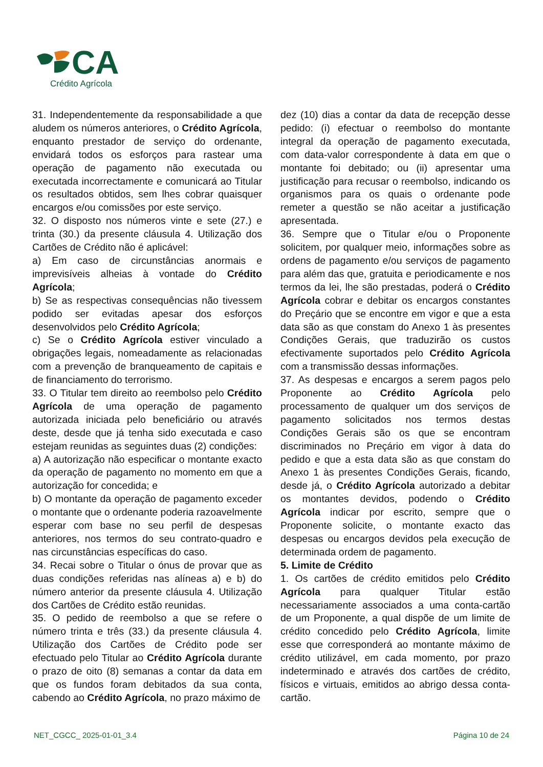CA
Crédito Agrícola
31. Independentemente da responsabilidade a que aludem os números anteriores, o Crédito Agrícola, enquanto prestador de serviço do ordenante, envidará todos os esforços para rastear uma operação de pagamento não executada ou executada incorrectamente e comunicará ao Titular os resultados obtidos, sem lhes cobrar quaisquer encargos e/ou comissões por este serviço.
32. O disposto nos números vinte e sete (27.) e trinta (30.) da presente cláusula 4. Utilização dos Cartões de Crédito não é aplicável:
a) Em caso de circunstâncias anormais e imprevisíveis alheias à vontade do Crédito Agrícola;
b) Se as respectivas consequências não tivessem podido ser evitadas apesar dos esforços desenvolvidos pelo Crédito Agrícola;
c) Se o Crédito Agrícola estiver vinculado a obrigações legais, nomeadamente as relacionadas com a prevenção de branqueamento de capitais e de financiamento do terrorismo.
33. O Titular tem direito ao reembolso pelo Crédito Agrícola de uma operação de pagamento autorizada iniciada pelo beneficiário ou através deste, desde que já tenha sido executada e caso estejam reunidas as seguintes duas (2) condições:
a) A autorização não especificar o montante exacto da operação de pagamento no momento em que a autorização for concedida; e
b) O montante da operação de pagamento exceder o montante que o ordenante poderia razoavelmente esperar com base no seu perfil de despesas anteriores, nos termos do seu contrato-quadro e nas circunstâncias específicas do caso.
34. Recai sobre o Titular o ónus de provar que as duas condições referidas nas alíneas a) e b) do número anterior da presente cláusula 4. Utilização dos Cartões de Crédito estão reunidas.
35. O pedido de reembolso a que se refere o número trinta e três (33.) da presente cláusula 4. Utilização dos Cartões de Crédito pode ser efectuado pelo Titular ao Crédito Agrícola durante o prazo de oito (8) semanas a contar da data em que os fundos foram debitados da sua conta, cabendo ao Crédito Agrícola, no prazo máximo de
dez (10) dias a contar da data de recepção desse pedido: (i) efectuar o reembolso do montante integral da operação de pagamento executada, com data-valor correspondente à data em que o montante foi debitado; ou (ii) apresentar uma justificação para recusar o reembolso, indicando os organismos para os quais o ordenante pode remeter a questão se não aceitar a justificação apresentada.
36. Sempre que o Titular e/ou o Proponente solicitem, por qualquer meio, informações sobre as ordens de pagamento e/ou serviços de pagamento para além das que, gratuita e periodicamente e nos termos da lei, lhe são prestadas, poderá o Crédito Agrícola cobrar e debitar os encargos constantes do Preçário que se encontre em vigor e que a esta data são as que constam do Anexo 1 às presentes Condições Gerais, que traduzirão os custos efectivamente suportados pelo Crédito Agrícola com a transmissão dessas informações.
37. As despesas e encargos a serem pagos pelo Proponente ao Crédito Agrícola pelo processamento de qualquer um dos serviços de pagamento solicitados nos termos destas Condições Gerais são os que se encontram discriminados no Preçário em vigor à data do pedido e que a esta data são as que constam do Anexo 1 às presentes Condições Gerais, ficando, desde já, o Crédito Agrícola autorizado a debitar os montantes devidos, podendo o Crédito Agrícola indicar por escrito, sempre que o Proponente solicite, o montante exacto das despesas ou encargos devidos pela execução de determinada ordem de pagamento.
5. Limite de Crédito
1. Os cartões de crédito emitidos pelo Crédito Agrícola para qualquer Titular estão necessariamente associados a uma conta-cartão de um Proponente, a qual dispõe de um limite de crédito concedido pelo Crédito Agrícola, limite esse que corresponderá ao montante máximo de crédito utilizável, em cada momento, por prazo indeterminado e através dos cartões de crédito, físicos e virtuais, emitidos ao abrigo dessa conta-cartão.
NET_CGCC_ 2025-01-01_3.4 Página 10 de 24